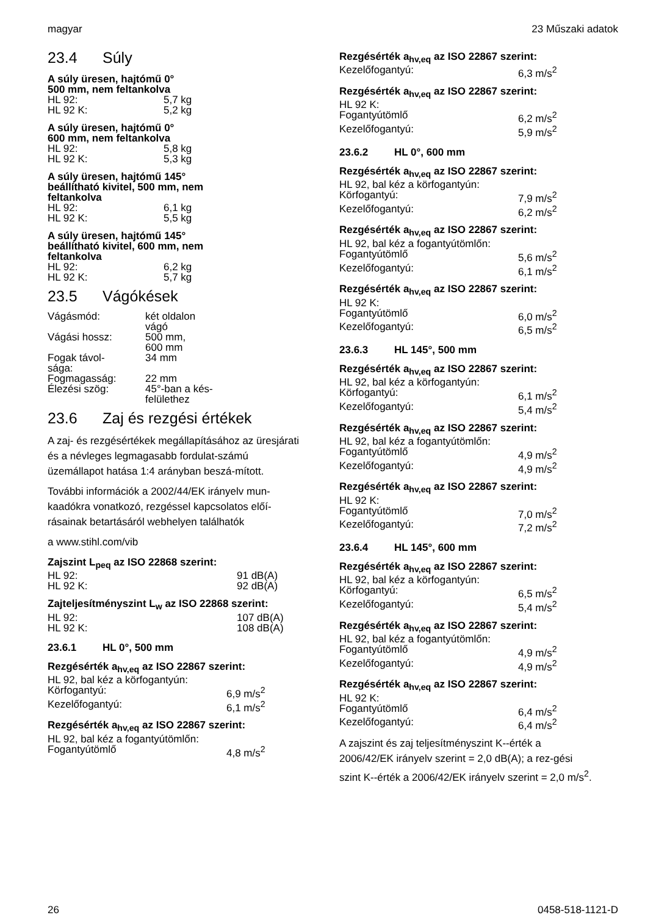magyar 23 Műszaki adatok
23.4 Súly
A súly üresen, hajtómű 0°
500 mm, nem feltankolva
| HL 92: | 5,7 kg |
| HL 92 K: | 5,2 kg |
A súly üresen, hajtómű 0°
600 mm, nem feltankolva
| HL 92: | 5,8 kg |
| HL 92 K: | 5,3 kg |
A súly üresen, hajtómű 145°
beállítható kivitel, 500 mm, nem
feltankolva
| HL 92: | 6,1 kg |
| HL 92 K: | 5,5 kg |
A súly üresen, hajtómű 145°
beállítható kivitel, 600 mm, nem
feltankolva
| HL 92: | 6,2 kg |
| HL 92 K: | 5,7 kg |
23.5 Vágókések
| Vágásmód: | két oldalon vágó |
| Vágási hossz: | 500 mm, 600 mm |
| Fogak távol- sága: | 34 mm |
| Fogmagasság: | 22 mm |
| Élezési szög: | 45°-ban a kés- felülethez |
23.6 Zaj és rezgési értékek
A zaj- és rezgésértékek megállapításához az üresjárati és a névleges legmagasabb fordulat-számú üzemállapot hatása 1:4 arányban beszá-mított.
További információk a 2002/44/EK irányelv mun-kaadókra vonatkozó, rezgéssel kapcsolatos előí-rásainak betartásáról webhelyen találhatók
a www.stihl.com/vib
Zajszint L<sub>peq</sub> az ISO 22868 szerint:
| HL 92: | 91 dB(A) |
| HL 92 K: | 92 dB(A) |
Zajteljesítményszint L<sub>w</sub> az ISO 22868 szerint:
| HL 92: | 107 dB(A) |
| HL 92 K: | 108 dB(A) |
23.6.1 HL 0°, 500 mm
Rezgésérték a<sub>hv,eq</sub> az ISO 22867 szerint:
| HL 92, bal kéz a körfogantyún: | |
| Körfogantyú: | 6,9 m/s<sup>2</sup> |
| Kezelőfogantyú: | 6,1 m/s<sup>2</sup> |
Rezgésérték a<sub>hv,eq</sub> az ISO 22867 szerint:
| HL 92, bal kéz a fogantyútömlőn: | |
| Fogantyútömlő | 4,8 m/s<sup>2</sup> |
Rezgésérték a<sub>hv,eq</sub> az ISO 22867 szerint:
| Kezelőfogantyú: | 6,3 m/s<sup>2</sup> |
Rezgésérték a<sub>hv,eq</sub> az ISO 22867 szerint:
| HL 92 K: | |
| Fogantyútömlő | 6,2 m/s<sup>2</sup> |
| Kezelőfogantyú: | 5,9 m/s<sup>2</sup> |
23.6.2 HL 0°, 600 mm
Rezgésérték a<sub>hv,eq</sub> az ISO 22867 szerint:
| HL 92, bal kéz a körfogantyún: | |
| Körfogantyú: | 7,9 m/s<sup>2</sup> |
| Kezelőfogantyú: | 6,2 m/s<sup>2</sup> |
Rezgésérték a<sub>hv,eq</sub> az ISO 22867 szerint:
| HL 92, bal kéz a fogantyútömlőn: | |
| Fogantyútömlő | 5,6 m/s<sup>2</sup> |
| Kezelőfogantyú: | 6,1 m/s<sup>2</sup> |
Rezgésérték a<sub>hv,eq</sub> az ISO 22867 szerint:
| HL 92 K: | |
| Fogantyútömlő | 6,0 m/s<sup>2</sup> |
| Kezelőfogantyú: | 6,5 m/s<sup>2</sup> |
23.6.3 HL 145°, 500 mm
Rezgésérték a<sub>hv,eq</sub> az ISO 22867 szerint:
| HL 92, bal kéz a körfogantyún: | |
| Körfogantyú: | 6,1 m/s<sup>2</sup> |
| Kezelőfogantyú: | 5,4 m/s<sup>2</sup> |
Rezgésérték a<sub>hv,eq</sub> az ISO 22867 szerint:
| HL 92, bal kéz a fogantyútömlőn: | |
| Fogantyútömlő | 4,9 m/s<sup>2</sup> |
| Kezelőfogantyú: | 4,9 m/s<sup>2</sup> |
Rezgésérték a<sub>hv,eq</sub> az ISO 22867 szerint:
| HL 92 K: | |
| Fogantyútömlő | 7,0 m/s<sup>2</sup> |
| Kezelőfogantyú: | 7,2 m/s<sup>2</sup> |
23.6.4 HL 145°, 600 mm
Rezgésérték a<sub>hv,eq</sub> az ISO 22867 szerint:
| HL 92, bal kéz a körfogantyún: | |
| Körfogantyú: | 6,5 m/s<sup>2</sup> |
| Kezelőfogantyú: | 5,4 m/s<sup>2</sup> |
Rezgésérték a<sub>hv,eq</sub> az ISO 22867 szerint:
| HL 92, bal kéz a fogantyútömlőn: | |
| Fogantyútömlő | 4,9 m/s<sup>2</sup> |
| Kezelőfogantyú: | 4,9 m/s<sup>2</sup> |
Rezgésérték a<sub>hv,eq</sub> az ISO 22867 szerint:
| HL 92 K: | |
| Fogantyútömlő | 6,4 m/s<sup>2</sup> |
| Kezelőfogantyú: | 6,4 m/s<sup>2</sup> |
A zajszint és zaj teljesítményszint K--érték a 2006/42/EK irányelv szerint = 2,0 dB(A); a rez-gési szint K--érték a 2006/42/EK irányelv szerint = 2,0 m/s<sup>2</sup>.
26 0458-518-1121-D